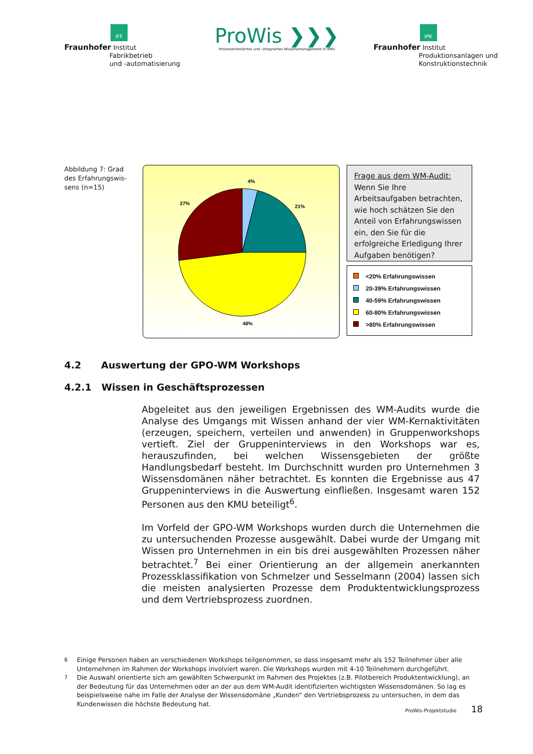IFF
Fraunhofer Institut
Fabrikbetrieb
und -automatisierung
ProWis ❯❯❯
Prozessorientiertes und -integriertes Wissensmanagement in KMU
IPK
Fraunhofer Institut
Produktionsanlagen und
Konstruktionstechnik
Abbildung 7: Grad des Erfahrungswis-sens (n=15)
4%
21%
48%
27%
Frage aus dem WM-Audit:
Wenn Sie Ihre Arbeitsaufgaben betrachten, wie hoch schätzen Sie den Anteil von Erfahrungswissen ein, den Sie für die erfolgreiche Erledigung Ihrer Aufgaben benötigen?
<20% Erfahrungswissen
20-39% Erfahrungswissen
40-59% Erfahrungswissen
60-80% Erfahrungswissen
>80% Erfahrungswissen
4.2 Auswertung der GPO-WM Workshops
4.2.1 Wissen in Geschäftsprozessen
Abgeleitet aus den jeweiligen Ergebnissen des WM-Audits wurde die Analyse des Umgangs mit Wissen anhand der vier WM-Kernaktivitäten (erzeugen, speichern, verteilen und anwenden) in Gruppenworkshops vertieft. Ziel der Gruppeninterviews in den Workshops war es, herauszufinden, bei welchen Wissensgebieten der größte Handlungsbedarf besteht. Im Durchschnitt wurden pro Unternehmen 3 Wissensdomänen näher betrachtet. Es konnten die Ergebnisse aus 47 Gruppeninterviews in die Auswertung einfließen. Insgesamt waren 152 Personen aus den KMU beteiligt<sup>6</sup>.
Im Vorfeld der GPO-WM Workshops wurden durch die Unternehmen die zu untersuchenden Prozesse ausgewählt. Dabei wurde der Umgang mit Wissen pro Unternehmen in ein bis drei ausgewählten Prozessen näher betrachtet.<sup>7</sup> Bei einer Orientierung an der allgemein anerkannten Prozessklassifikation von Schmelzer und Sesselmann (2004) lassen sich die meisten analysierten Prozesse dem Produktentwicklungsprozess und dem Vertriebsprozess zuordnen.
<sup>6</sup> Einige Personen haben an verschiedenen Workshops teilgenommen, so dass insgesamt mehr als 152 Teilnehmer über alle Unternehmen im Rahmen der Workshops involviert waren. Die Workshops wurden mit 4-10 Teilnehmern durchgeführt.
<sup>7</sup> Die Auswahl orientierte sich am gewählten Schwerpunkt im Rahmen des Projektes (z.B. Pilotbereich Produktentwicklung), an der Bedeutung für das Unternehmen oder an der aus dem WM-Audit identifizierten wichtigsten Wissensdomänen. So lag es beispielsweise nahe im Falle der Analyse der Wissensdomäne „Kunden“ den Vertriebsprozess zu untersuchen, in dem das Kundenwissen die höchste Bedeutung hat.
ProWis-Projektstudie 18